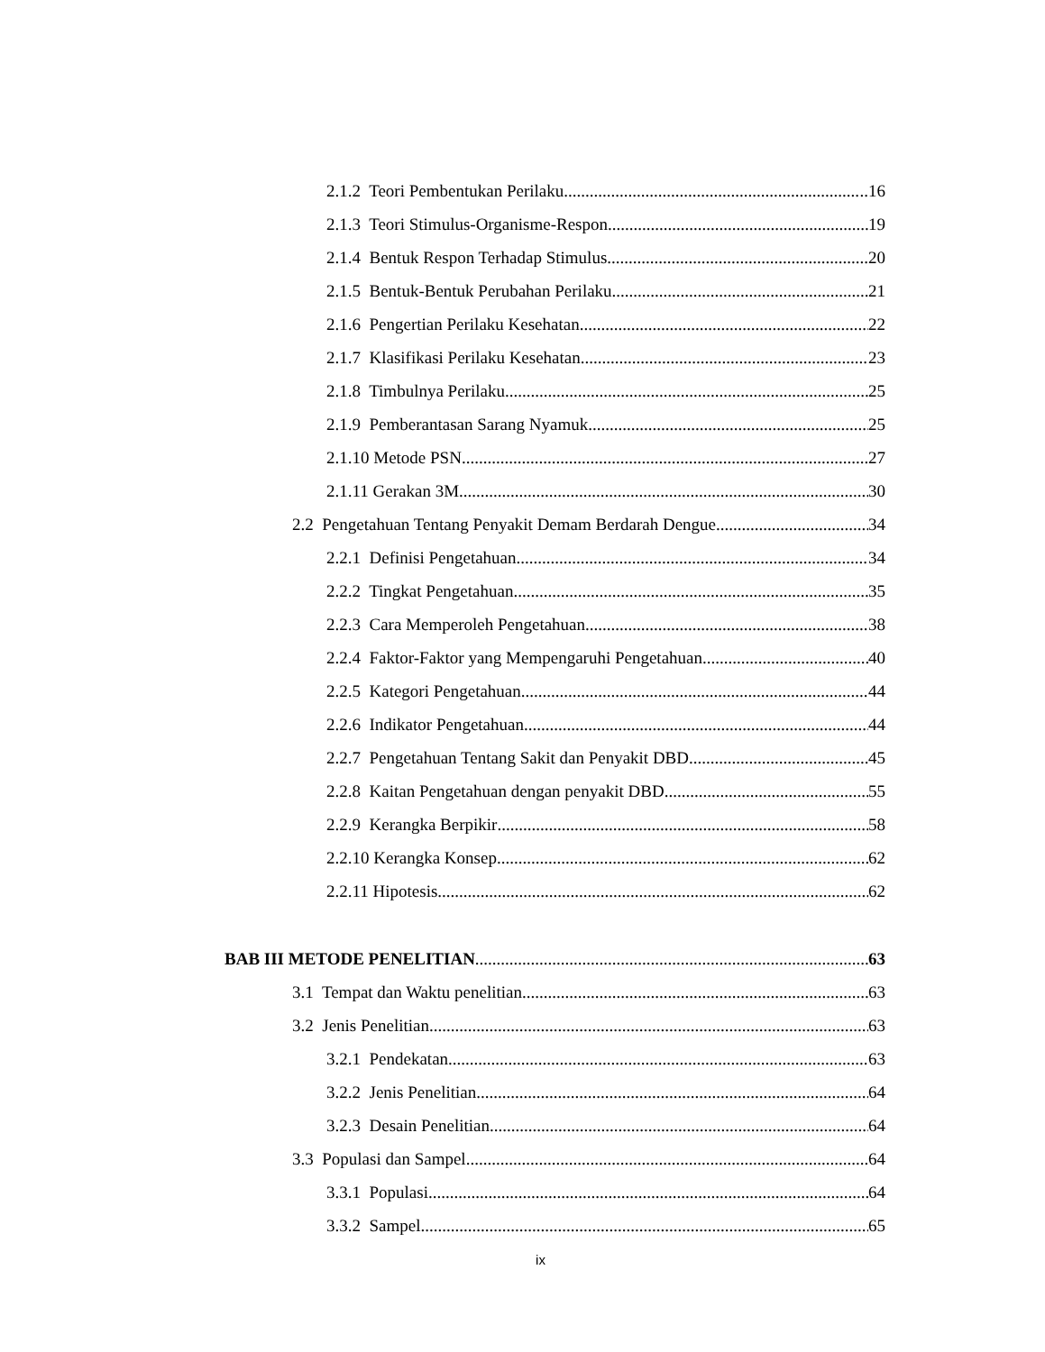2.1.2 Teori Pembentukan Perilaku ..16
2.1.3 Teori Stimulus-Organisme-Respon 19
2.1.4 Bentuk Respon Terhadap Stimulus 20
2.1.5 Bentuk-Bentuk Perubahan Perilaku 21
2.1.6 Pengertian Perilaku Kesehatan 22
2.1.7 Klasifikasi Perilaku Kesehatan 23
2.1.8 Timbulnya Perilaku 25
2.1.9 Pemberantasan Sarang Nyamuk 25
2.1.10 Metode PSN 27
2.1.11 Gerakan 3M 30
2.2 Pengetahuan Tentang Penyakit Demam Berdarah Dengue 34
2.2.1 Definisi Pengetahuan 34
2.2.2 Tingkat Pengetahuan 35
2.2.3 Cara Memperoleh Pengetahuan 38
2.2.4 Faktor-Faktor yang Mempengaruhi Pengetahuan 40
2.2.5 Kategori Pengetahuan 44
2.2.6 Indikator Pengetahuan 44
2.2.7 Pengetahuan Tentang Sakit dan Penyakit DBD 45
2.2.8 Kaitan Pengetahuan dengan penyakit DBD 55
2.2.9 Kerangka Berpikir 58
2.2.10 Kerangka Konsep 62
2.2.11 Hipotesis 62
BAB III METODE PENELITIAN 63
3.1 Tempat dan Waktu penelitian 63
3.2 Jenis Penelitian 63
3.2.1 Pendekatan 63
3.2.2 Jenis Penelitian 64
3.2.3 Desain Penelitian 64
3.3 Populasi dan Sampel 64
3.3.1 Populasi 64
3.3.2 Sampel 65
ix